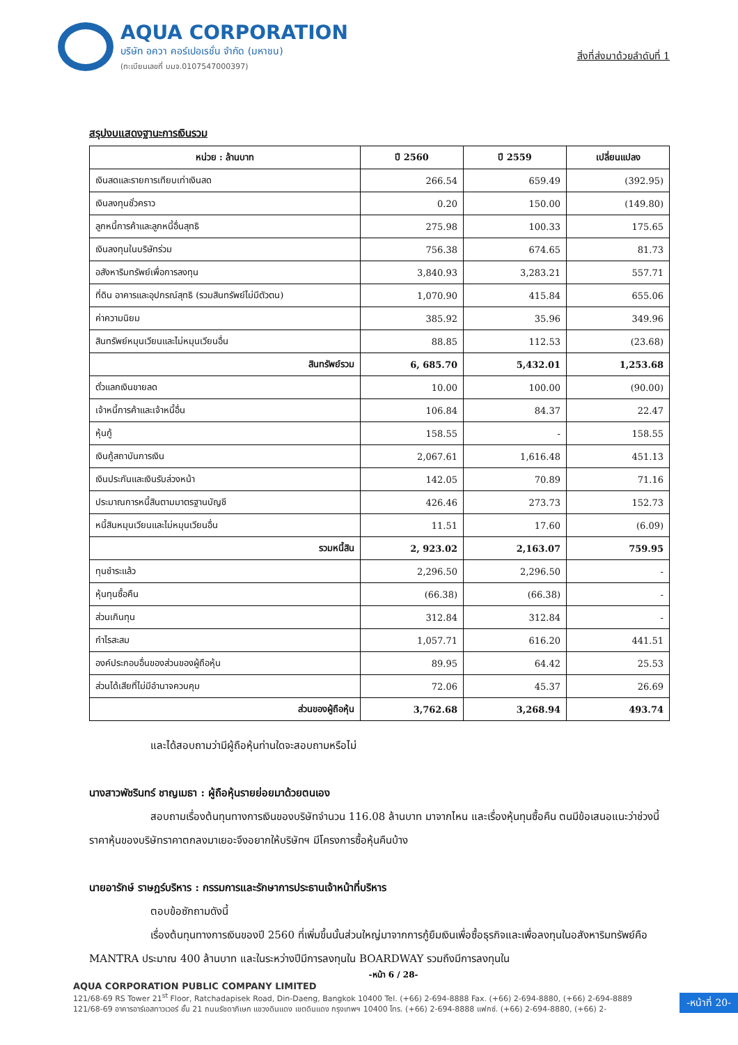AQUA CORPORATION
บริษัท อควา คอร์เปอเรชั่น จำกัด (มหาชน)
(ทะเบียนเลขที่ บมจ.0107547000397)
สิ่งที่ส่งมาด้วยลำดับที่ 1
สรุปงบแสดงฐานะการเงินรวม
| หน่วย : ล้านบาท | ปี 2560 | ปี 2559 | เปลี่ยนแปลง |
| --- | --- | --- | --- |
| เงินสดและรายการเทียบเท่าเงินสด | 266.54 | 659.49 | (392.95) |
| เงินลงทุนชั่วคราว | 0.20 | 150.00 | (149.80) |
| ลูกหนี้การค้าและลูกหนี้อื่นสุทธิ | 275.98 | 100.33 | 175.65 |
| เงินลงทุนในบริษัทร่วม | 756.38 | 674.65 | 81.73 |
| อสังหาริมทรัพย์เพื่อการลงทุน | 3,840.93 | 3,283.21 | 557.71 |
| ที่ดิน อาคารและอุปกรณ์สุทธิ (รวมสินทรัพย์ไม่มีตัวตน) | 1,070.90 | 415.84 | 655.06 |
| ค่าความนิยม | 385.92 | 35.96 | 349.96 |
| สินทรัพย์หมุนเวียนและไม่หมุนเวียนอื่น | 88.85 | 112.53 | (23.68) |
| สินทรัพย์รวม | 6, 685.70 | 5,432.01 | 1,253.68 |
| ตั๋วแลกเงินขายลด | 10.00 | 100.00 | (90.00) |
| เจ้าหนี้การค้าและเจ้าหนี้อื่น | 106.84 | 84.37 | 22.47 |
| หุ้นกู้ | 158.55 | - | 158.55 |
| เงินกู้สถาบันการเงิน | 2,067.61 | 1,616.48 | 451.13 |
| เงินประกันและเงินรับล่วงหน้า | 142.05 | 70.89 | 71.16 |
| ประมาณการหนี้สินตามมาตรฐานบัญชี | 426.46 | 273.73 | 152.73 |
| หนี้สินหมุนเวียนและไม่หมุนเวียนอื่น | 11.51 | 17.60 | (6.09) |
| รวมหนี้สิน | 2, 923.02 | 2,163.07 | 759.95 |
| ทุนชำระแล้ว | 2,296.50 | 2,296.50 | - |
| หุ้นทุนซื้อคืน | (66.38) | (66.38) | - |
| ส่วนเกินทุน | 312.84 | 312.84 | - |
| กำไรสะสม | 1,057.71 | 616.20 | 441.51 |
| องค์ประกอบอื่นของส่วนของผู้ถือหุ้น | 89.95 | 64.42 | 25.53 |
| ส่วนได้เสียที่ไม่มีอำนาจควบคุม | 72.06 | 45.37 | 26.69 |
| ส่วนของผู้ถือหุ้น | 3,762.68 | 3,268.94 | 493.74 |
และได้สอบถามว่ามีผู้ถือหุ้นท่านใดจะสอบถามหรือไม่
นางสาวพัชรินทร์ ชาญเมธา : ผู้ถือหุ้นรายย่อยมาด้วยตนเอง
สอบถามเรื่องต้นทุนทางการเงินของบริษัทจำนวน 116.08 ล้านบาท มาจากไหน และเรื่องหุ้นทุนซื้อคืน ตนมีข้อเสนอแนะว่าช่วงนี้ราคาหุ้นของบริษัทราคาตกลงมาเยอะจึงอยากให้บริษัทฯ มีโครงการซื้อหุ้นคืนบ้าง
นายอารักษ์ ราษฎร์บริหาร : กรรมการและรักษาการประธานเจ้าหน้าที่บริหาร
ตอบข้อซักถามดังนี้
เรื่องต้นทุนทางการเงินของปี 2560 ที่เพิ่มขึ้นนั้นส่วนใหญ่มาจากการกู้ยืมเงินเพื่อซื้อธุรกิจและเพื่อลงทุนในอสังหาริมทรัพย์คือ MANTRA ประมาณ 400 ล้านบาท และในระหว่างปีมีการลงทุนใน BOARDWAY รวมถึงมีการลงทุนใน
-หน้า 6 / 28-
AQUA CORPORATION PUBLIC COMPANY LIMITED
121/68-69 RS Tower 21<sup>st</sup> Floor, Ratchadapisek Road, Din-Daeng, Bangkok 10400 Tel. (+66) 2-694-8888 Fax. (+66) 2-694-8880, (+66) 2-694-8889
121/68-69 อาคารอาร์เอสทาวเวอร์ ชั้น 21 ถนนรัชดาภิเษก แขวงดินแดง เขตดินแดง กรุงเทพฯ 10400 โทร. (+66) 2-694-8888 แฟกซ์. (+66) 2-694-8880, (+66) 2-
-หน้าที่ 20-